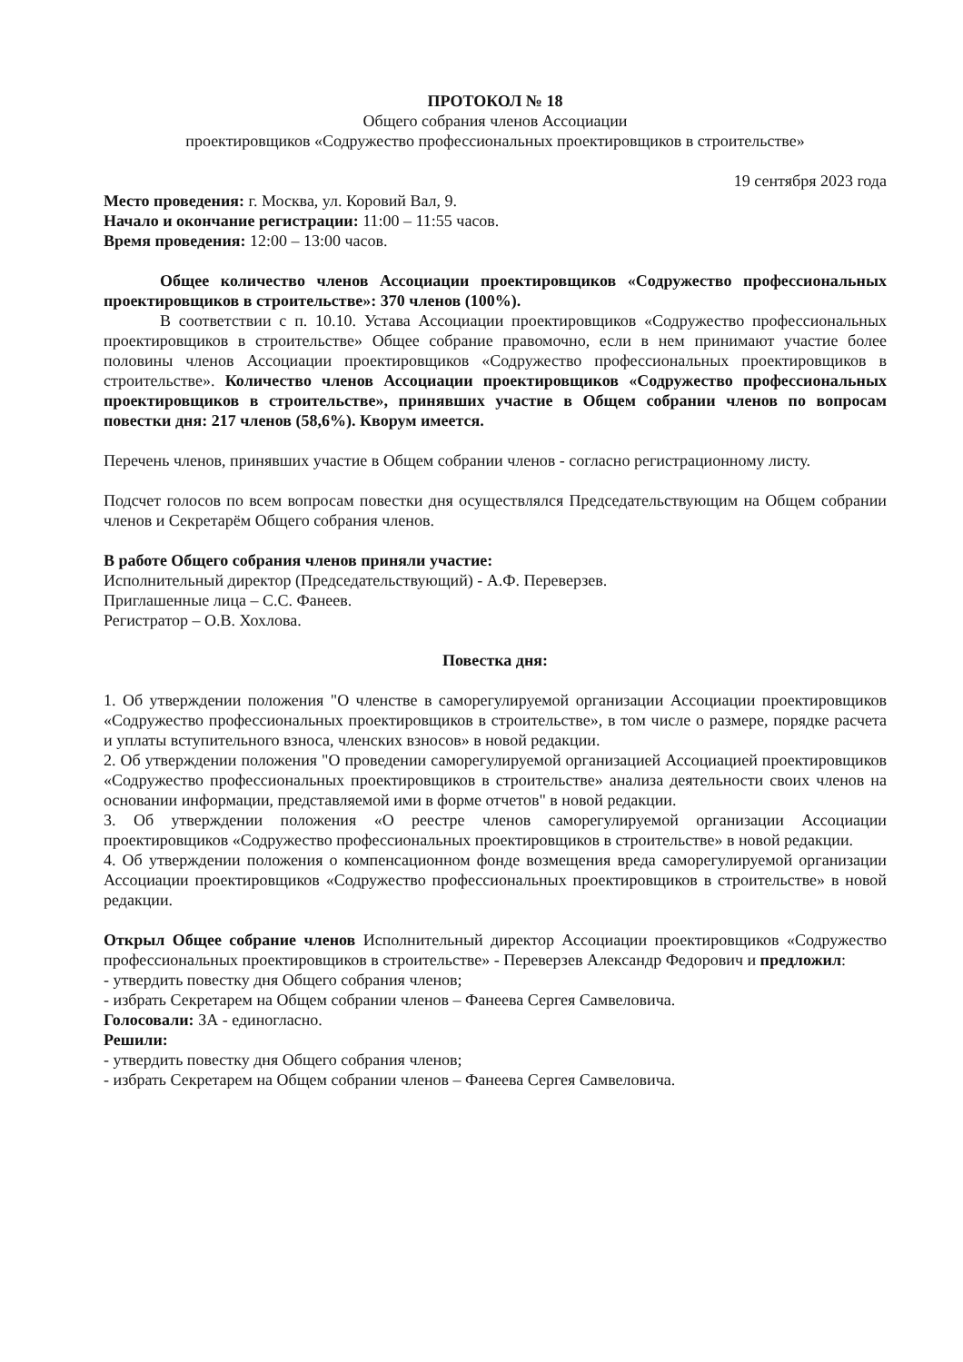ПРОТОКОЛ № 18
Общего собрания членов Ассоциации
проектировщиков «Содружество профессиональных проектировщиков в строительстве»
19 сентября 2023 года
Место проведения: г. Москва, ул. Коровий Вал, 9.
Начало и окончание регистрации: 11:00 – 11:55 часов.
Время проведения: 12:00 – 13:00 часов.
Общее количество членов Ассоциации проектировщиков «Содружество профессиональных проектировщиков в строительстве»: 370 членов (100%).
В соответствии с п. 10.10. Устава Ассоциации проектировщиков «Содружество профессиональных проектировщиков в строительстве» Общее собрание правомочно, если в нем принимают участие более половины членов Ассоциации проектировщиков «Содружество профессиональных проектировщиков в строительстве». Количество членов Ассоциации проектировщиков «Содружество профессиональных проектировщиков в строительстве», принявших участие в Общем собрании членов по вопросам повестки дня: 217 членов (58,6%). Кворум имеется.
Перечень членов, принявших участие в Общем собрании членов - согласно регистрационному листу.
Подсчет голосов по всем вопросам повестки дня осуществлялся Председательствующим на Общем собрании членов и Секретарём Общего собрания членов.
В работе Общего собрания членов приняли участие:
Исполнительный директор (Председательствующий) - А.Ф. Переверзев.
Приглашенные лица – С.С. Фанеев.
Регистратор – О.В. Хохлова.
Повестка дня:
1. Об утверждении положения "О членстве в саморегулируемой организации Ассоциации проектировщиков «Содружество профессиональных проектировщиков в строительстве», в том числе о размере, порядке расчета и уплаты вступительного взноса, членских взносов» в новой редакции.
2. Об утверждении положения "О проведении саморегулируемой организацией Ассоциацией проектировщиков «Содружество профессиональных проектировщиков в строительстве» анализа деятельности своих членов на основании информации, представляемой ими в форме отчетов" в новой редакции.
3. Об утверждении положения «О реестре членов саморегулируемой организации Ассоциации проектировщиков «Содружество профессиональных проектировщиков в строительстве» в новой редакции.
4. Об утверждении положения о компенсационном фонде возмещения вреда саморегулируемой организации Ассоциации проектировщиков «Содружество профессиональных проектировщиков в строительстве» в новой редакции.
Открыл Общее собрание членов Исполнительный директор Ассоциации проектировщиков «Содружество профессиональных проектировщиков в строительстве» - Переверзев Александр Федорович и предложил:
- утвердить повестку дня Общего собрания членов;
- избрать Секретарем на Общем собрании членов – Фанеева Сергея Самвеловича.
Голосовали: ЗА - единогласно.
Решили:
- утвердить повестку дня Общего собрания членов;
- избрать Секретарем на Общем собрании членов – Фанеева Сергея Самвеловича.